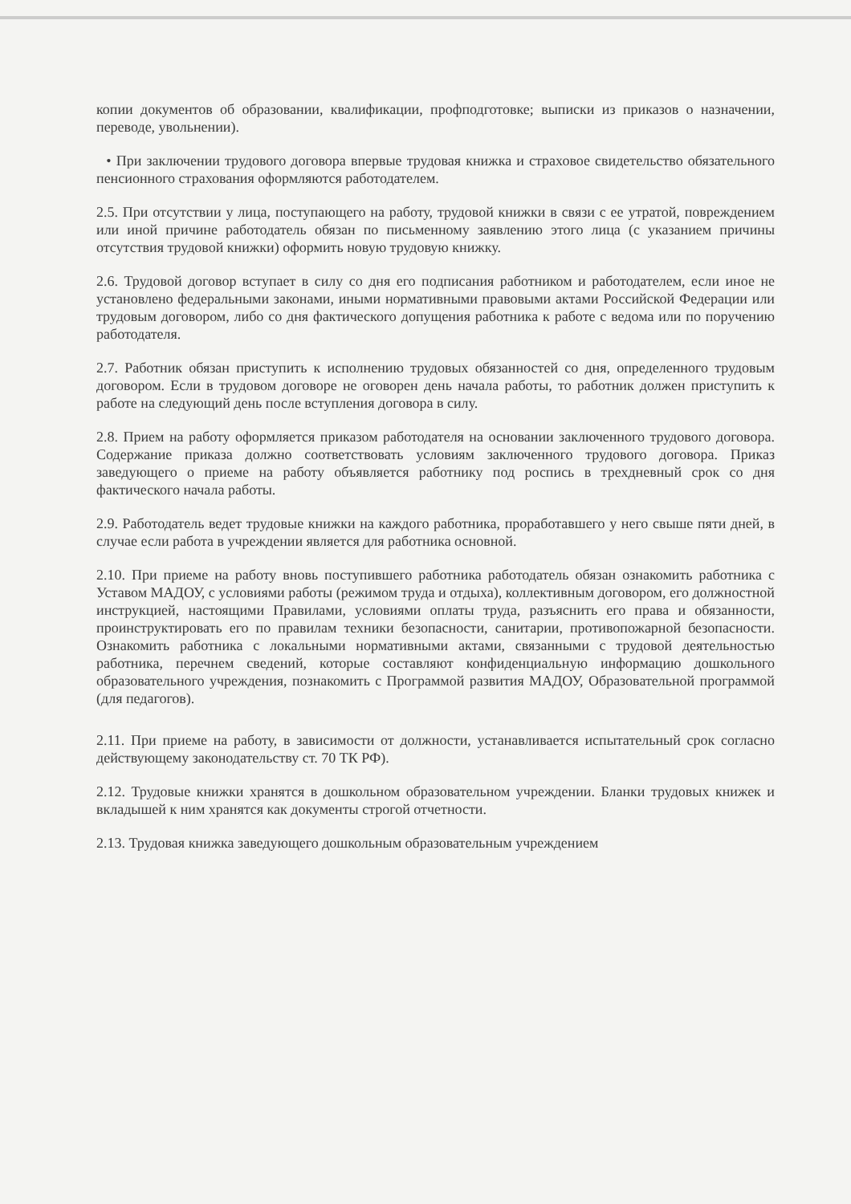копии документов об образовании, квалификации, профподготовке; выписки из приказов о назначении, переводе, увольнении).
• При заключении трудового договора впервые трудовая книжка и страховое свидетельство обязательного пенсионного страхования оформляются работодателем.
2.5. При отсутствии у лица, поступающего на работу, трудовой книжки в связи с ее утратой, повреждением или иной причине работодатель обязан по письменному заявлению этого лица (с указанием причины отсутствия трудовой книжки) оформить новую трудовую книжку.
2.6. Трудовой договор вступает в силу со дня его подписания работником и работодателем, если иное не установлено федеральными законами, иными нормативными правовыми актами Российской Федерации или трудовым договором, либо со дня фактического допущения работника к работе с ведома или по поручению работодателя.
2.7. Работник обязан приступить к исполнению трудовых обязанностей со дня, определенного трудовым договором. Если в трудовом договоре не оговорен день начала работы, то работник должен приступить к работе на следующий день после вступления договора в силу.
2.8. Прием на работу оформляется приказом работодателя на основании заключенного трудового договора. Содержание приказа должно соответствовать условиям заключенного трудового договора. Приказ заведующего о приеме на работу объявляется работнику под роспись в трехдневный срок со дня фактического начала работы.
2.9. Работодатель ведет трудовые книжки на каждого работника, проработавшего у него свыше пяти дней, в случае если работа в учреждении является для работника основной.
2.10. При приеме на работу вновь поступившего работника работодатель обязан ознакомить работника с Уставом МАДОУ, с условиями работы (режимом труда и отдыха), коллективным договором, его должностной инструкцией, настоящими Правилами, условиями оплаты труда, разъяснить его права и обязанности, проинструктировать его по правилам техники безопасности, санитарии, противопожарной безопасности. Ознакомить работника с локальными нормативными актами, связанными с трудовой деятельностью работника, перечнем сведений, которые составляют конфиденциальную информацию дошкольного образовательного учреждения, познакомить с Программой развития МАДОУ, Образовательной программой (для педагогов).
2.11. При приеме на работу, в зависимости от должности, устанавливается испытательный срок согласно действующему законодательству ст. 70 ТК РФ).
2.12. Трудовые книжки хранятся в дошкольном образовательном учреждении. Бланки трудовых книжек и вкладышей к ним хранятся как документы строгой отчетности.
2.13. Трудовая книжка заведующего дошкольным образовательным учреждением